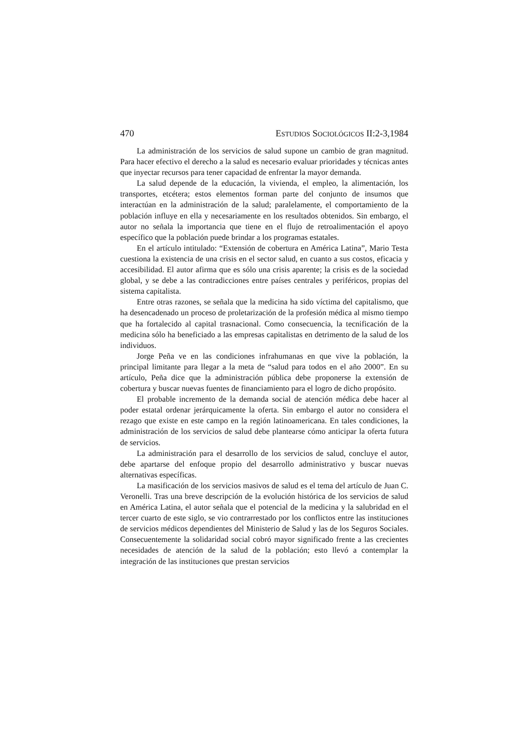470 ESTUDIOS SOCIOLÓGICOS II:2-3,1984
La administración de los servicios de salud supone un cambio de gran magnitud. Para hacer efectivo el derecho a la salud es necesario evaluar prioridades y técnicas antes que inyectar recursos para tener capacidad de enfrentar la mayor demanda.
La salud depende de la educación, la vivienda, el empleo, la alimentación, los transportes, etcétera; estos elementos forman parte del conjunto de insumos que interactúan en la administración de la salud; paralelamente, el comportamiento de la población influye en ella y necesariamente en los resultados obtenidos. Sin embargo, el autor no señala la importancia que tiene en el flujo de retroalimentación el apoyo específico que la población puede brindar a los programas estatales.
En el artículo intitulado: “Extensión de cobertura en América Latina”, Mario Testa cuestiona la existencia de una crisis en el sector salud, en cuanto a sus costos, eficacia y accesibilidad. El autor afirma que es sólo una crisis aparente; la crisis es de la sociedad global, y se debe a las contradicciones entre países centrales y periféricos, propias del sistema capitalista.
Entre otras razones, se señala que la medicina ha sido víctima del capitalismo, que ha desencadenado un proceso de proletarización de la profesión médica al mismo tiempo que ha fortalecido al capital trasnacional. Como consecuencia, la tecnificación de la medicina sólo ha beneficiado a las empresas capitalistas en detrimento de la salud de los individuos.
Jorge Peña ve en las condiciones infrahumanas en que vive la población, la principal limitante para llegar a la meta de “salud para todos en el año 2000”. En su artículo, Peña dice que la administración pública debe proponerse la extensión de cobertura y buscar nuevas fuentes de financiamiento para el logro de dicho propósito.
El probable incremento de la demanda social de atención médica debe hacer al poder estatal ordenar jerárquicamente la oferta. Sin embargo el autor no considera el rezago que existe en este campo en la región latinoamericana. En tales condiciones, la administración de los servicios de salud debe plantearse cómo anticipar la oferta futura de servicios.
La administración para el desarrollo de los servicios de salud, concluye el autor, debe apartarse del enfoque propio del desarrollo administrativo y buscar nuevas alternativas específicas.
La masificación de los servicios masivos de salud es el tema del artículo de Juan C. Veronelli. Tras una breve descripción de la evolución histórica de los servicios de salud en América Latina, el autor señala que el potencial de la medicina y la salubridad en el tercer cuarto de este siglo, se vio contrarrestado por los conflictos entre las instituciones de servicios médicos dependientes del Ministerio de Salud y las de los Seguros Sociales. Consecuentemente la solidaridad social cobró mayor significado frente a las crecientes necesidades de atención de la salud de la población; esto llevó a contemplar la integración de las instituciones que prestan servicios